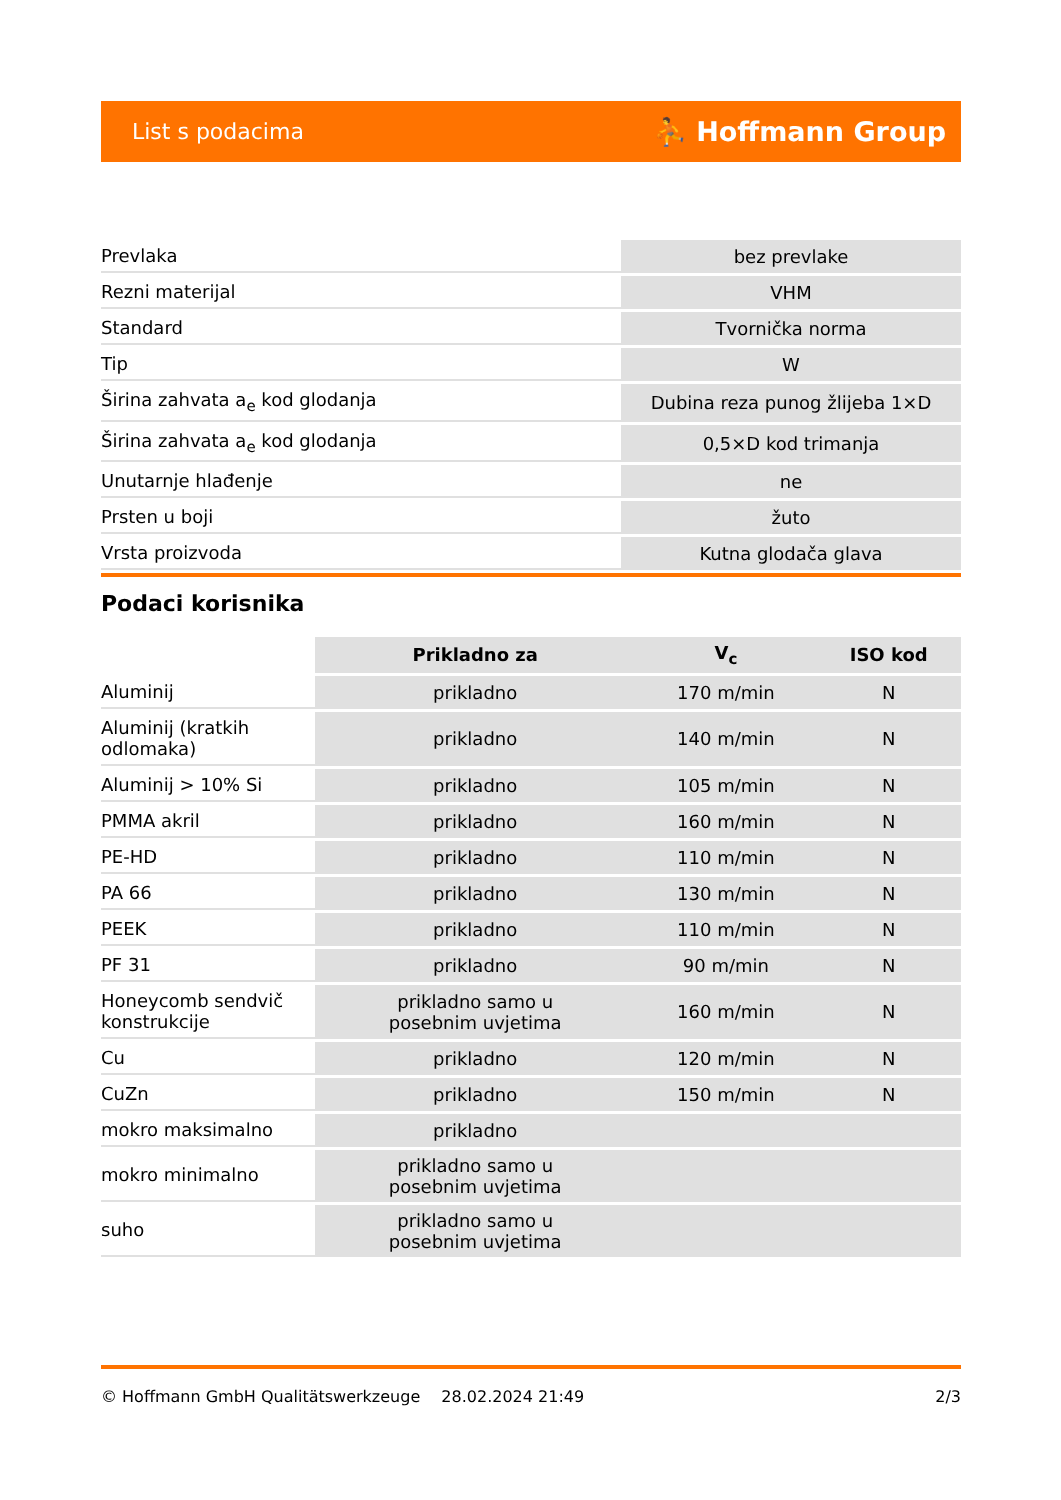List s podacima ⛹ Hoffmann Group
| Prevlaka | bez prevlake |
| Rezni materijal | VHM |
| Standard | Tvornička norma |
| Tip | W |
| Širina zahvata a<sub>e</sub> kod glodanja | Dubina reza punog žlijeba 1×D |
| Širina zahvata a<sub>e</sub> kod glodanja | 0,5×D kod trimanja |
| Unutarnje hlađenje | ne |
| Prsten u boji | žuto |
| Vrsta proizvoda | Kutna glodača glava |
Podaci korisnika
| | Prikladno za | V<sub>c</sub> | ISO kod |
| --- | --- | --- | --- |
| Aluminij | prikladno | 170 m/min | N |
| Aluminij (kratkih odlomaka) | prikladno | 140 m/min | N |
| Aluminij > 10% Si | prikladno | 105 m/min | N |
| PMMA akril | prikladno | 160 m/min | N |
| PE-HD | prikladno | 110 m/min | N |
| PA 66 | prikladno | 130 m/min | N |
| PEEK | prikladno | 110 m/min | N |
| PF 31 | prikladno | 90 m/min | N |
| Honeycomb sendvič konstrukcije | prikladno samo u posebnim uvjetima | 160 m/min | N |
| Cu | prikladno | 120 m/min | N |
| CuZn | prikladno | 150 m/min | N |
| mokro maksimalno | prikladno | | |
| mokro minimalno | prikladno samo u posebnim uvjetima | | |
| suho | prikladno samo u posebnim uvjetima | | |
© Hoffmann GmbH Qualitätswerkzeuge 28.02.2024 21:49 2/3